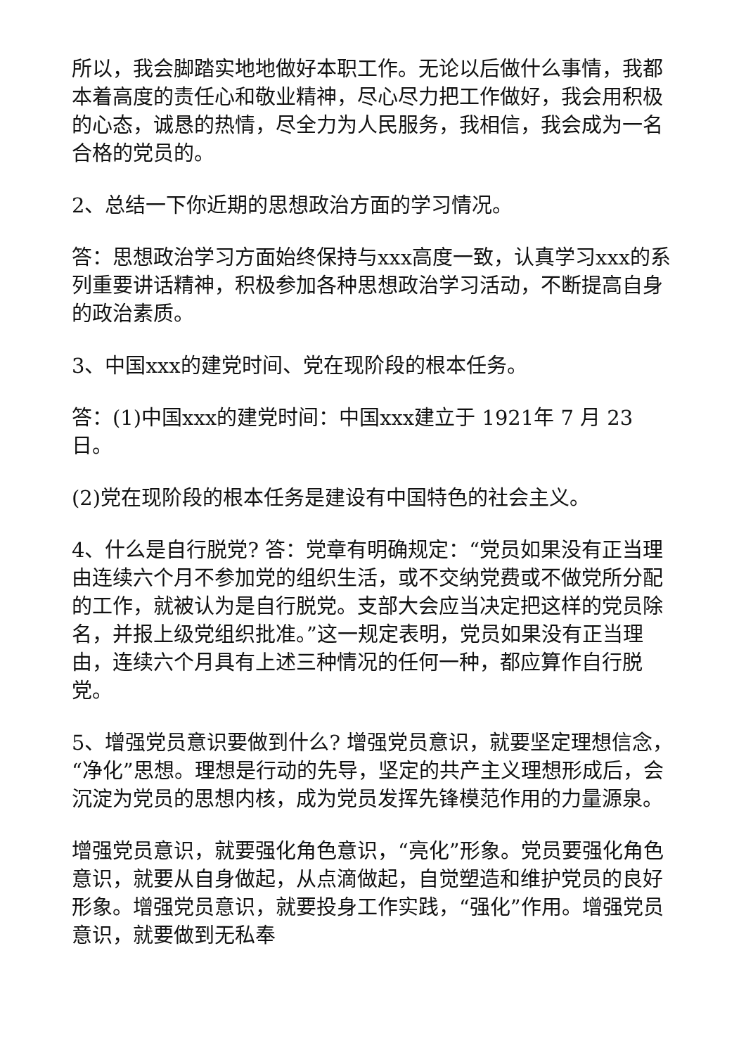所以，我会脚踏实地地做好本职工作。无论以后做什么事情，我都本着高度的责任心和敬业精神，尽心尽力把工作做好，我会用积极的心态，诚恳的热情，尽全力为人民服务，我相信，我会成为一名合格的党员的。
2、总结一下你近期的思想政治方面的学习情况。
答：思想政治学习方面始终保持与xxx高度一致，认真学习xxx的系列重要讲话精神，积极参加各种思想政治学习活动，不断提高自身的政治素质。
3、中国xxx的建党时间、党在现阶段的根本任务。
答：(1)中国xxx的建党时间：中国xxx建立于 1921年 7 月 23 日。
(2)党在现阶段的根本任务是建设有中国特色的社会主义。
4、什么是自行脱党? 答：党章有明确规定：“党员如果没有正当理由连续六个月不参加党的组织生活，或不交纳党费或不做党所分配的工作，就被认为是自行脱党。支部大会应当决定把这样的党员除名，并报上级党组织批准。”这一规定表明，党员如果没有正当理由，连续六个月具有上述三种情况的任何一种，都应算作自行脱党。
5、增强党员意识要做到什么? 增强党员意识，就要坚定理想信念，“净化”思想。理想是行动的先导，坚定的共产主义理想形成后，会沉淀为党员的思想内核，成为党员发挥先锋模范作用的力量源泉。
增强党员意识，就要强化角色意识，“亮化”形象。党员要强化角色意识，就要从自身做起，从点滴做起，自觉塑造和维护党员的良好形象。增强党员意识，就要投身工作实践，“强化”作用。增强党员意识，就要做到无私奉